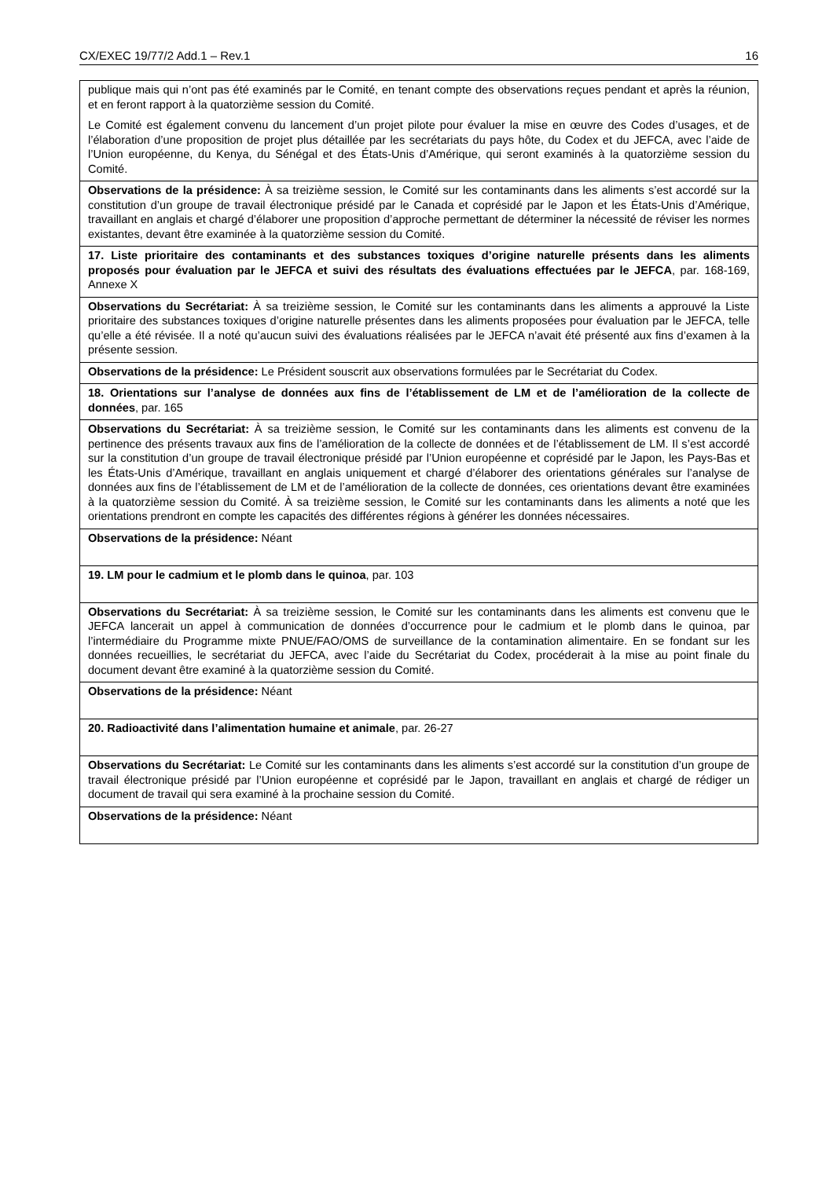CX/EXEC 19/77/2 Add.1 – Rev.1 16
| publique mais qui n’ont pas été examinés par le Comité, en tenant compte des observations reçues pendant et après la réunion, et en feront rapport à la quatorzième session du Comité. Le Comité est également convenu du lancement d’un projet pilote pour évaluer la mise en œuvre des Codes d’usages, et de l’élaboration d’une proposition de projet plus détaillée par les secrétariats du pays hôte, du Codex et du JEFCA, avec l’aide de l’Union européenne, du Kenya, du Sénégal et des États-Unis d’Amérique, qui seront examinés à la quatorzième session du Comité. |
| Observations de la présidence: À sa treizième session, le Comité sur les contaminants dans les aliments s’est accordé sur la constitution d’un groupe de travail électronique présidé par le Canada et coprésidé par le Japon et les États-Unis d’Amérique, travaillant en anglais et chargé d’élaborer une proposition d’approche permettant de déterminer la nécessité de réviser les normes existantes, devant être examinée à la quatorzième session du Comité. |
| 17. Liste prioritaire des contaminants et des substances toxiques d’origine naturelle présents dans les aliments proposés pour évaluation par le JEFCA et suivi des résultats des évaluations effectuées par le JEFCA , par. 168-169, Annexe X |
| Observations du Secrétariat: À sa treizième session, le Comité sur les contaminants dans les aliments a approuvé la Liste prioritaire des substances toxiques d’origine naturelle présentes dans les aliments proposées pour évaluation par le JEFCA, telle qu’elle a été révisée. Il a noté qu’aucun suivi des évaluations réalisées par le JEFCA n’avait été présenté aux fins d’examen à la présente session. |
| Observations de la présidence: Le Président souscrit aux observations formulées par le Secrétariat du Codex. |
| 18. Orientations sur l’analyse de données aux fins de l’établissement de LM et de l’amélioration de la collecte de données , par. 165 |
| Observations du Secrétariat: À sa treizième session, le Comité sur les contaminants dans les aliments est convenu de la pertinence des présents travaux aux fins de l’amélioration de la collecte de données et de l’établissement de LM. Il s’est accordé sur la constitution d’un groupe de travail électronique présidé par l’Union européenne et coprésidé par le Japon, les Pays-Bas et les États-Unis d’Amérique, travaillant en anglais uniquement et chargé d’élaborer des orientations générales sur l’analyse de données aux fins de l’établissement de LM et de l’amélioration de la collecte de données, ces orientations devant être examinées à la quatorzième session du Comité. À sa treizième session, le Comité sur les contaminants dans les aliments a noté que les orientations prendront en compte les capacités des différentes régions à générer les données nécessaires. |
| Observations de la présidence: Néant |
| 19. LM pour le cadmium et le plomb dans le quinoa , par. 103 |
| Observations du Secrétariat: À sa treizième session, le Comité sur les contaminants dans les aliments est convenu que le JEFCA lancerait un appel à communication de données d’occurrence pour le cadmium et le plomb dans le quinoa, par l’intermédiaire du Programme mixte PNUE/FAO/OMS de surveillance de la contamination alimentaire. En se fondant sur les données recueillies, le secrétariat du JEFCA, avec l’aide du Secrétariat du Codex, procéderait à la mise au point finale du document devant être examiné à la quatorzième session du Comité. |
| Observations de la présidence: Néant |
| 20. Radioactivité dans l’alimentation humaine et animale , par. 26-27 |
| Observations du Secrétariat: Le Comité sur les contaminants dans les aliments s’est accordé sur la constitution d’un groupe de travail électronique présidé par l’Union européenne et coprésidé par le Japon, travaillant en anglais et chargé de rédiger un document de travail qui sera examiné à la prochaine session du Comité. |
| Observations de la présidence: Néant |